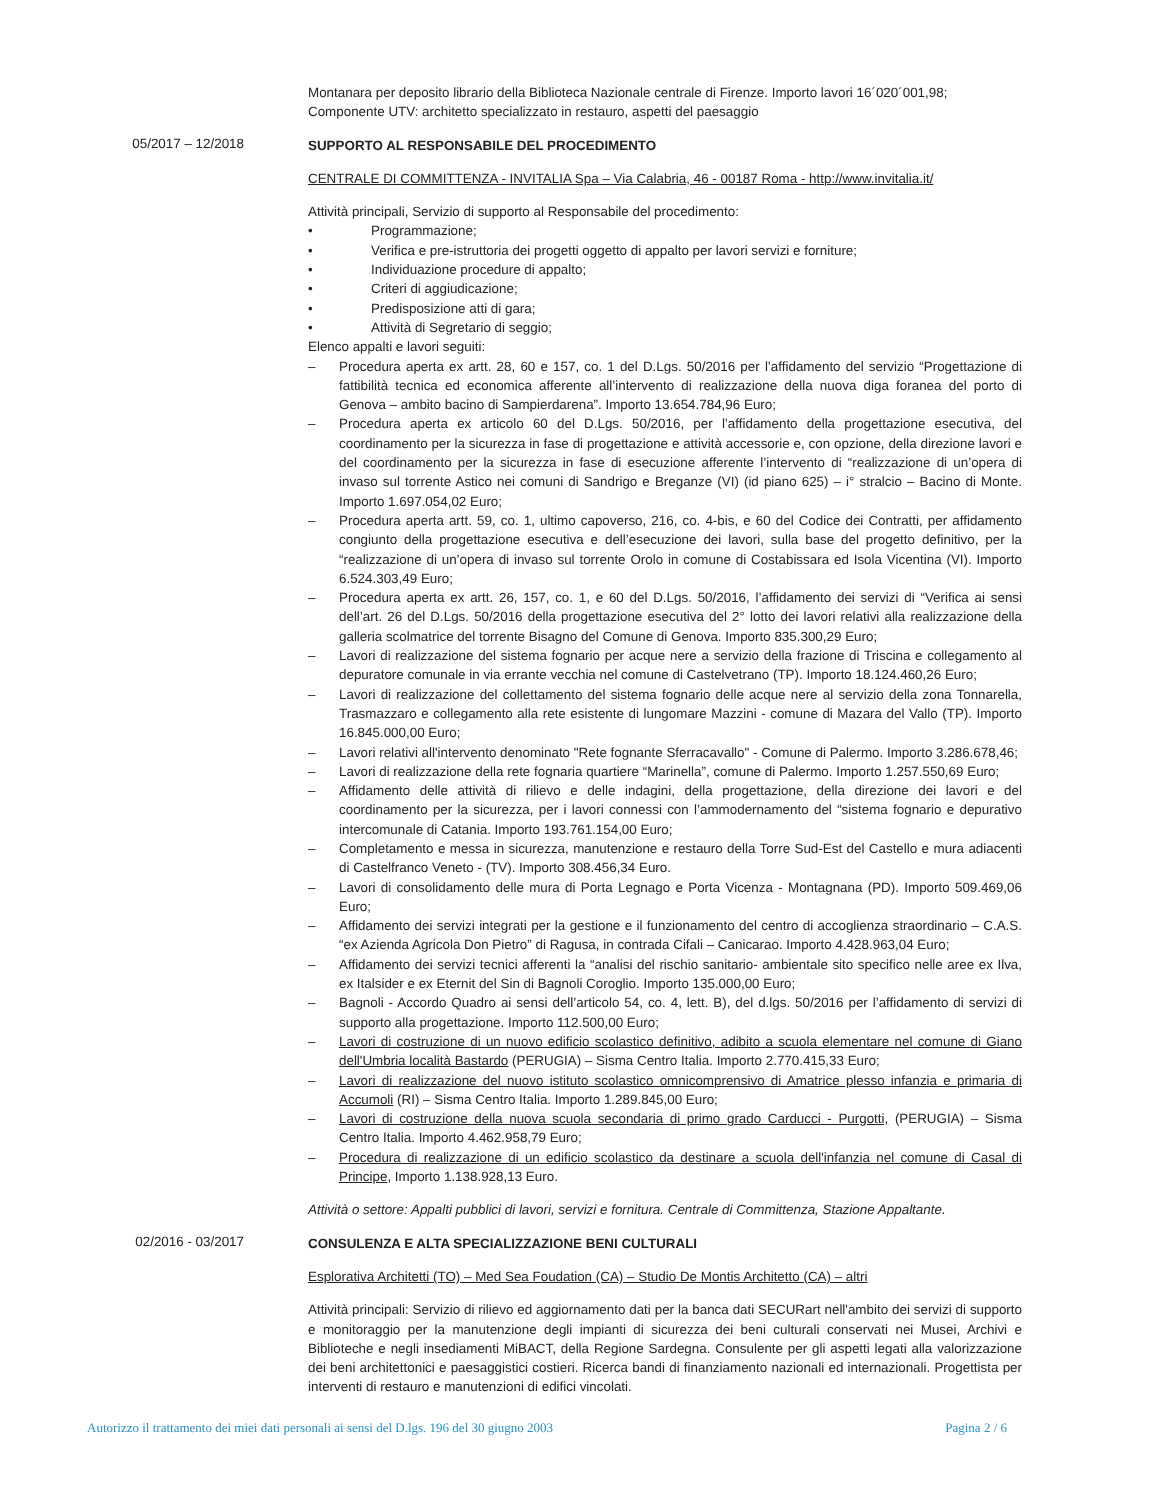Montanara per deposito librario della Biblioteca Nazionale centrale di Firenze. Importo lavori 16´020´001,98;
Componente UTV: architetto specializzato in restauro, aspetti del paesaggio
05/2017 – 12/2018
SUPPORTO AL RESPONSABILE DEL PROCEDIMENTO
CENTRALE DI COMMITTENZA - INVITALIA Spa – Via Calabria, 46 - 00187 Roma - http://www.invitalia.it/
Attività principali, Servizio di supporto al Responsabile del procedimento:
• Programmazione;
• Verifica e pre-istruttoria dei progetti oggetto di appalto per lavori servizi e forniture;
• Individuazione procedure di appalto;
• Criteri di aggiudicazione;
• Predisposizione atti di gara;
• Attività di Segretario di seggio;
Elenco appalti e lavori seguiti:
– Procedura aperta ex artt. 28, 60 e 157, co. 1 del D.Lgs. 50/2016 per l’affidamento del servizio “Progettazione di fattibilità tecnica ed economica afferente all’intervento di realizzazione della nuova diga foranea del porto di Genova – ambito bacino di Sampierdarena”. Importo 13.654.784,96 Euro;
– Procedura aperta ex articolo 60 del D.Lgs. 50/2016, per l’affidamento della progettazione esecutiva, del coordinamento per la sicurezza in fase di progettazione e attività accessorie e, con opzione, della direzione lavori e del coordinamento per la sicurezza in fase di esecuzione afferente l’intervento di “realizzazione di un’opera di invaso sul torrente Astico nei comuni di Sandrigo e Breganze (VI) (id piano 625) – i° stralcio – Bacino di Monte. Importo 1.697.054,02 Euro;
– Procedura aperta artt. 59, co. 1, ultimo capoverso, 216, co. 4-bis, e 60 del Codice dei Contratti, per affidamento congiunto della progettazione esecutiva e dell’esecuzione dei lavori, sulla base del progetto definitivo, per la “realizzazione di un’opera di invaso sul torrente Orolo in comune di Costabissara ed Isola Vicentina (VI). Importo 6.524.303,49 Euro;
– Procedura aperta ex artt. 26, 157, co. 1, e 60 del D.Lgs. 50/2016, l’affidamento dei servizi di “Verifica ai sensi dell’art. 26 del D.Lgs. 50/2016 della progettazione esecutiva del 2° lotto dei lavori relativi alla realizzazione della galleria scolmatrice del torrente Bisagno del Comune di Genova. Importo 835.300,29 Euro;
– Lavori di realizzazione del sistema fognario per acque nere a servizio della frazione di Triscina e collegamento al depuratore comunale in via errante vecchia nel comune di Castelvetrano (TP). Importo 18.124.460,26 Euro;
– Lavori di realizzazione del collettamento del sistema fognario delle acque nere al servizio della zona Tonnarella, Trasmazzaro e collegamento alla rete esistente di lungomare Mazzini - comune di Mazara del Vallo (TP). Importo 16.845.000,00 Euro;
– Lavori relativi all'intervento denominato "Rete fognante Sferracavallo" - Comune di Palermo. Importo 3.286.678,46;
– Lavori di realizzazione della rete fognaria quartiere “Marinella”, comune di Palermo. Importo 1.257.550,69 Euro;
– Affidamento delle attività di rilievo e delle indagini, della progettazione, della direzione dei lavori e del coordinamento per la sicurezza, per i lavori connessi con l’ammodernamento del “sistema fognario e depurativo intercomunale di Catania. Importo 193.761.154,00 Euro;
– Completamento e messa in sicurezza, manutenzione e restauro della Torre Sud-Est del Castello e mura adiacenti di Castelfranco Veneto - (TV). Importo 308.456,34 Euro.
– Lavori di consolidamento delle mura di Porta Legnago e Porta Vicenza - Montagnana (PD). Importo 509.469,06 Euro;
– Affidamento dei servizi integrati per la gestione e il funzionamento del centro di accoglienza straordinario – C.A.S. “ex Azienda Agricola Don Pietro” di Ragusa, in contrada Cifali – Canicarao. Importo 4.428.963,04 Euro;
– Affidamento dei servizi tecnici afferenti la “analisi del rischio sanitario- ambientale sito specifico nelle aree ex Ilva, ex Italsider e ex Eternit del Sin di Bagnoli Coroglio. Importo 135.000,00 Euro;
– Bagnoli - Accordo Quadro ai sensi dell’articolo 54, co. 4, lett. B), del d.lgs. 50/2016 per l’affidamento di servizi di supporto alla progettazione. Importo 112.500,00 Euro;
– Lavori di costruzione di un nuovo edificio scolastico definitivo, adibito a scuola elementare nel comune di Giano dell'Umbria località Bastardo (PERUGIA) – Sisma Centro Italia. Importo 2.770.415,33 Euro;
– Lavori di realizzazione del nuovo istituto scolastico omnicomprensivo di Amatrice plesso infanzia e primaria di Accumoli (RI) – Sisma Centro Italia. Importo 1.289.845,00 Euro;
– Lavori di costruzione della nuova scuola secondaria di primo grado Carducci - Purgotti, (PERUGIA) – Sisma Centro Italia. Importo 4.462.958,79 Euro;
– Procedura di realizzazione di un edificio scolastico da destinare a scuola dell'infanzia nel comune di Casal di Principe, Importo 1.138.928,13 Euro.
Attività o settore: Appalti pubblici di lavori, servizi e fornitura. Centrale di Committenza, Stazione Appaltante.
02/2016 - 03/2017
CONSULENZA E ALTA SPECIALIZZAZIONE BENI CULTURALI
Esplorativa Architetti (TO) – Med Sea Foudation (CA) – Studio De Montis Architetto (CA) – altri
Attività principali: Servizio di rilievo ed aggiornamento dati per la banca dati SECURart nell'ambito dei servizi di supporto e monitoraggio per la manutenzione degli impianti di sicurezza dei beni culturali conservati nei Musei, Archivi e Biblioteche e negli insediamenti MiBACT, della Regione Sardegna. Consulente per gli aspetti legati alla valorizzazione dei beni architettonici e paesaggistici costieri. Ricerca bandi di finanziamento nazionali ed internazionali. Progettista per interventi di restauro e manutenzioni di edifici vincolati.
Autorizzo il trattamento dei miei dati personali ai sensi del D.lgs. 196 del 30 giugno 2003 Pagina 2 / 6